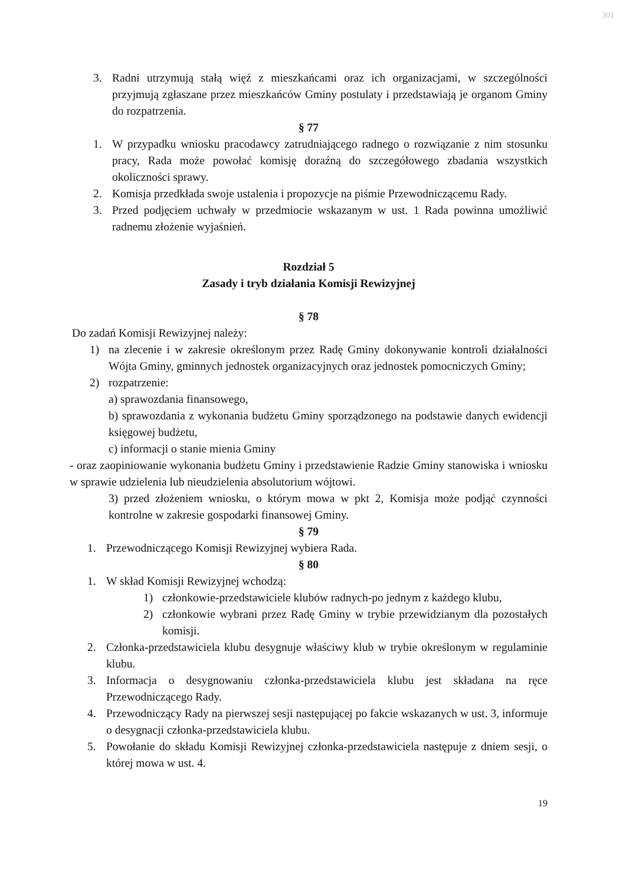301
3. Radni utrzymują stałą więź z mieszkańcami oraz ich organizacjami, w szczególności przyjmują zgłaszane przez mieszkańców Gminy postulaty i przedstawiają je organom Gminy do rozpatrzenia.
§ 77
1. W przypadku wniosku pracodawcy zatrudniającego radnego o rozwiązanie z nim stosunku pracy, Rada może powołać komisję doraźną do szczegółowego zbadania wszystkich okoliczności sprawy.
2. Komisja przedkłada swoje ustalenia i propozycje na piśmie Przewodniczącemu Rady.
3. Przed podjęciem uchwały w przedmiocie wskazanym w ust. 1 Rada powinna umożliwić radnemu złożenie wyjaśnień.
Rozdział 5
Zasady i tryb działania Komisji Rewizyjnej
§ 78
Do zadań Komisji Rewizyjnej należy:
1) na zlecenie i w zakresie określonym przez Radę Gminy dokonywanie kontroli działalności Wójta Gminy, gminnych jednostek organizacyjnych oraz jednostek pomocniczych Gminy;
2) rozpatrzenie:
a) sprawozdania finansowego,
b) sprawozdania z wykonania budżetu Gminy sporządzonego na podstawie danych ewidencji księgowej budżetu,
c) informacji o stanie mienia Gminy
- oraz zaopiniowanie wykonania budżetu Gminy i przedstawienie Radzie Gminy stanowiska i wniosku w sprawie udzielenia lub nieudzielenia absolutorium wójtowi.
3) przed złożeniem wniosku, o którym mowa w pkt 2, Komisja może podjąć czynności kontrolne w zakresie gospodarki finansowej Gminy.
§ 79
1. Przewodniczącego Komisji Rewizyjnej wybiera Rada.
§ 80
1. W skład Komisji Rewizyjnej wchodzą:
1) członkowie-przedstawiciele klubów radnych-po jednym z każdego klubu,
2) członkowie wybrani przez Radę Gminy w trybie przewidzianym dla pozostałych komisji.
2. Członka-przedstawiciela klubu desygnuje właściwy klub w trybie określonym w regulaminie klubu.
3. Informacja o desygnowaniu członka-przedstawiciela klubu jest składana na ręce Przewodniczącego Rady.
4. Przewodniczący Rady na pierwszej sesji następującej po fakcie wskazanych w ust. 3, informuje o desygnacji członka-przedstawiciela klubu.
5. Powołanie do składu Komisji Rewizyjnej członka-przedstawiciela następuje z dniem sesji, o której mowa w ust. 4.
19